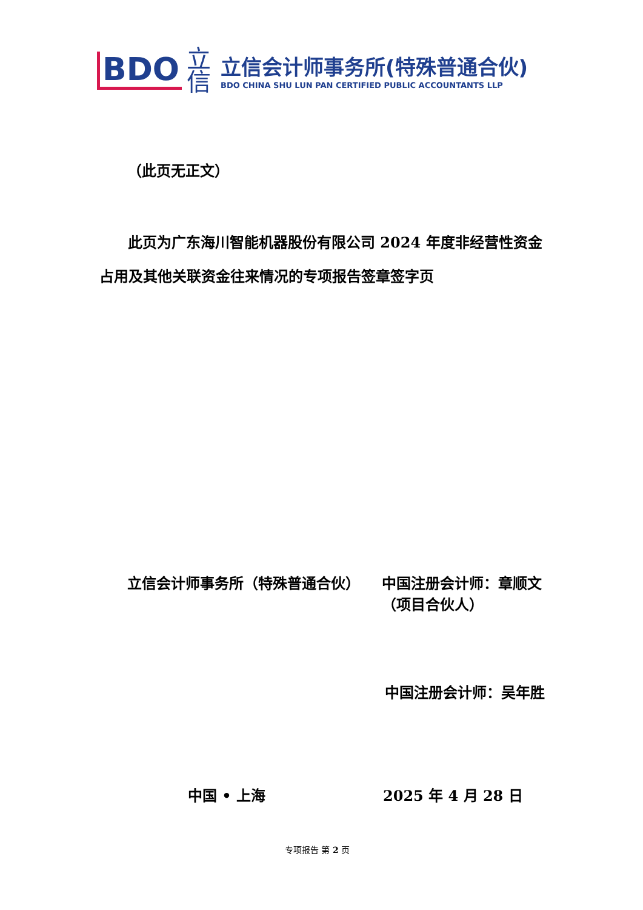BDO
立信
立信会计师事务所(特殊普通合伙)
BDO CHINA SHU LUN PAN CERTIFIED PUBLIC ACCOUNTANTS LLP
（此页无正文）
此页为广东海川智能机器股份有限公司 2024 年度非经营性资金占用及其他关联资金往来情况的专项报告签章签字页
立信会计师事务所（特殊普通合伙）
中国注册会计师：章顺文
（项目合伙人）
中国注册会计师：吴年胜
中国 • 上海 2025 年 4 月 28 日
专项报告 第 2 页